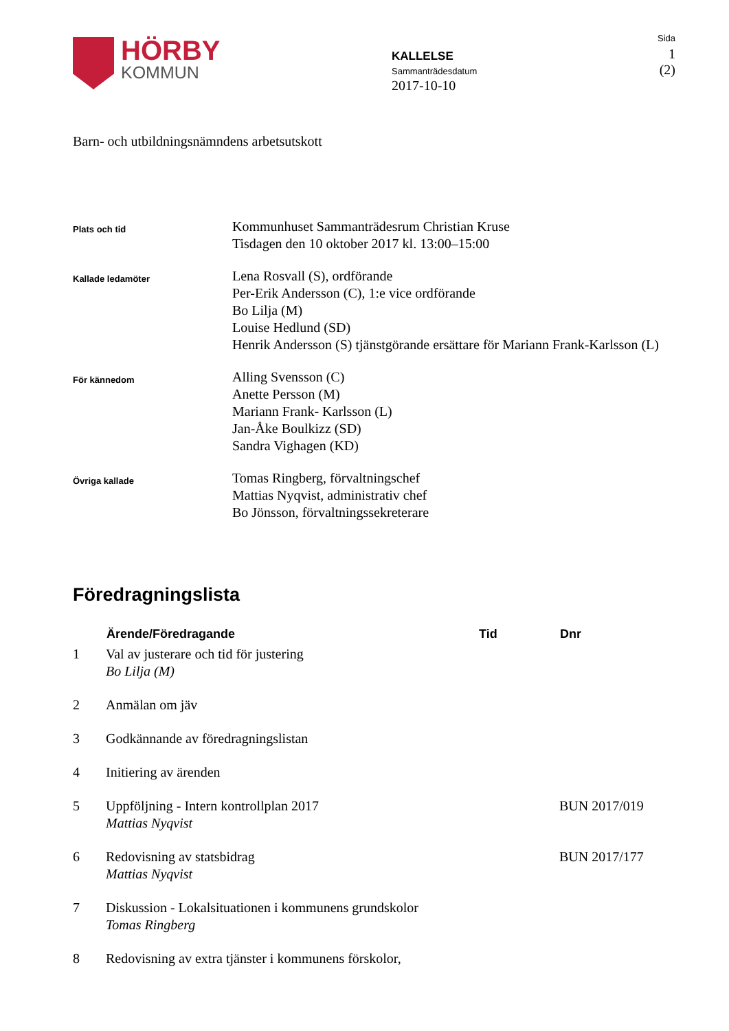HÖRBY
KOMMUN
KALLELSE
Sammanträdesdatum
2017-10-10
Sida
1 (2)
Barn- och utbildningsnämndens arbetsutskott
| Plats och tid | Kommunhuset Sammanträdesrum Christian Kruse Tisdagen den 10 oktober 2017 kl. 13:00–15:00 |
| Kallade ledamöter | Lena Rosvall (S), ordförande Per-Erik Andersson (C), 1:e vice ordförande Bo Lilja (M) Louise Hedlund (SD) Henrik Andersson (S) tjänstgörande ersättare för Mariann Frank-Karlsson (L) |
| För kännedom | Alling Svensson (C) Anette Persson (M) Mariann Frank- Karlsson (L) Jan-Åke Boulkizz (SD) Sandra Vighagen (KD) |
| Övriga kallade | Tomas Ringberg, förvaltningschef Mattias Nyqvist, administrativ chef Bo Jönsson, förvaltningssekreterare |
Föredragningslista
| | Ärende/Föredragande | Tid | Dnr |
| --- | --- | --- | --- |
| 1 | Val av justerare och tid för justering Bo Lilja (M) | | |
| 2 | Anmälan om jäv | | |
| 3 | Godkännande av föredragningslistan | | |
| 4 | Initiering av ärenden | | |
| 5 | Uppföljning - Intern kontrollplan 2017 Mattias Nyqvist | | BUN 2017/019 |
| 6 | Redovisning av statsbidrag Mattias Nyqvist | | BUN 2017/177 |
| 7 | Diskussion - Lokalsituationen i kommunens grundskolor Tomas Ringberg | | |
| 8 | Redovisning av extra tjänster i kommunens förskolor, | | |